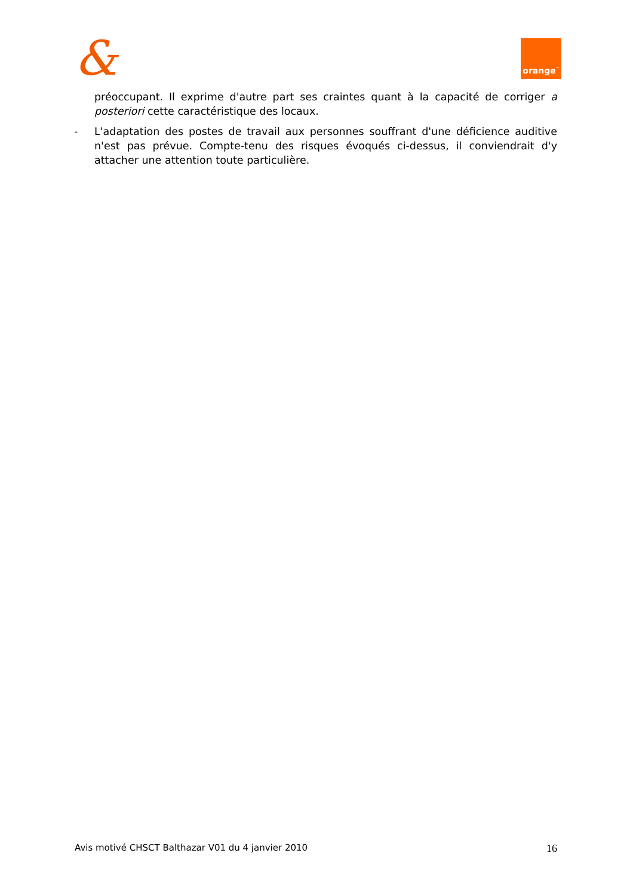& orange<sup>™</sup>
préoccupant. Il exprime d'autre part ses craintes quant à la capacité de corriger a posteriori cette caractéristique des locaux.
-
L'adaptation des postes de travail aux personnes souffrant d'une déficience auditive n'est pas prévue. Compte-tenu des risques évoqués ci-dessus, il conviendrait d'y attacher une attention toute particulière.
Avis motivé CHSCT Balthazar V01 du 4 janvier 2010 16